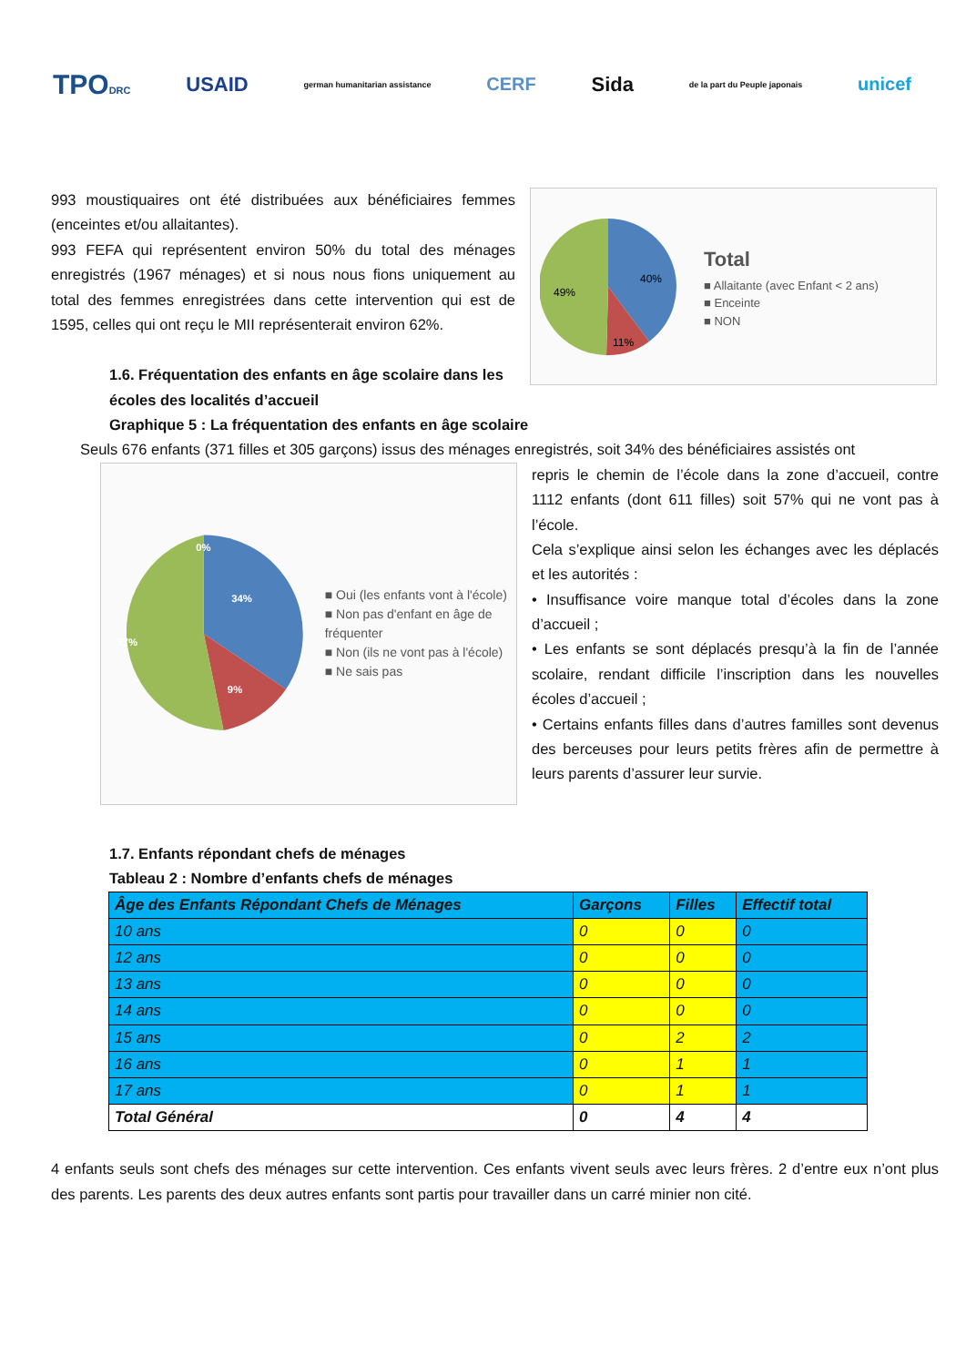TPODRC USAID german humanitarian assistance CERF Sida de la part du Peuple japonais unicef
993 moustiquaires ont été distribuées aux bénéficiaires femmes (enceintes et/ou allaitantes).
993 FEFA qui représentent environ 50% du total des ménages enregistrés (1967 ménages) et si nous nous fions uniquement au total des femmes enregistrées dans cette intervention qui est de 1595, celles qui ont reçu le MII représenterait environ 62%.
1.6. Fréquentation des enfants en âge scolaire dans les écoles des localités d’accueil
40%
49%
11%
Total
■ Allaitante (avec Enfant < 2 ans)
■ Enceinte
■ NON
Graphique 5 : La fréquentation des enfants en âge scolaire
Seuls 676 enfants (371 filles et 305 garçons) issus des ménages enregistrés, soit 34% des bénéficiaires assistés ont
0%
34%
57%
9%
■ Oui (les enfants vont à l'école)
■ Non pas d'enfant en âge de fréquenter
■ Non (ils ne vont pas à l'école)
■ Ne sais pas
repris le chemin de l’école dans la zone d’accueil, contre 1112 enfants (dont 611 filles) soit 57% qui ne vont pas à l’école.
Cela s’explique ainsi selon les échanges avec les déplacés et les autorités :
• Insuffisance voire manque total d’écoles dans la zone d’accueil ;
• Les enfants se sont déplacés presqu’à la fin de l’année scolaire, rendant difficile l’inscription dans les nouvelles écoles d’accueil ;
• Certains enfants filles dans d’autres familles sont devenus des berceuses pour leurs petits frères afin de permettre à leurs parents d’assurer leur survie.
1.7. Enfants répondant chefs de ménages
Tableau 2 : Nombre d’enfants chefs de ménages
| Âge des Enfants Répondant Chefs de Ménages | Garçons | Filles | Effectif total |
| --- | --- | --- | --- |
| 10 ans | 0 | 0 | 0 |
| 12 ans | 0 | 0 | 0 |
| 13 ans | 0 | 0 | 0 |
| 14 ans | 0 | 0 | 0 |
| 15 ans | 0 | 2 | 2 |
| 16 ans | 0 | 1 | 1 |
| 17 ans | 0 | 1 | 1 |
| Total Général | 0 | 4 | 4 |
4 enfants seuls sont chefs des ménages sur cette intervention. Ces enfants vivent seuls avec leurs frères. 2 d’entre eux n’ont plus des parents. Les parents des deux autres enfants sont partis pour travailler dans un carré minier non cité.